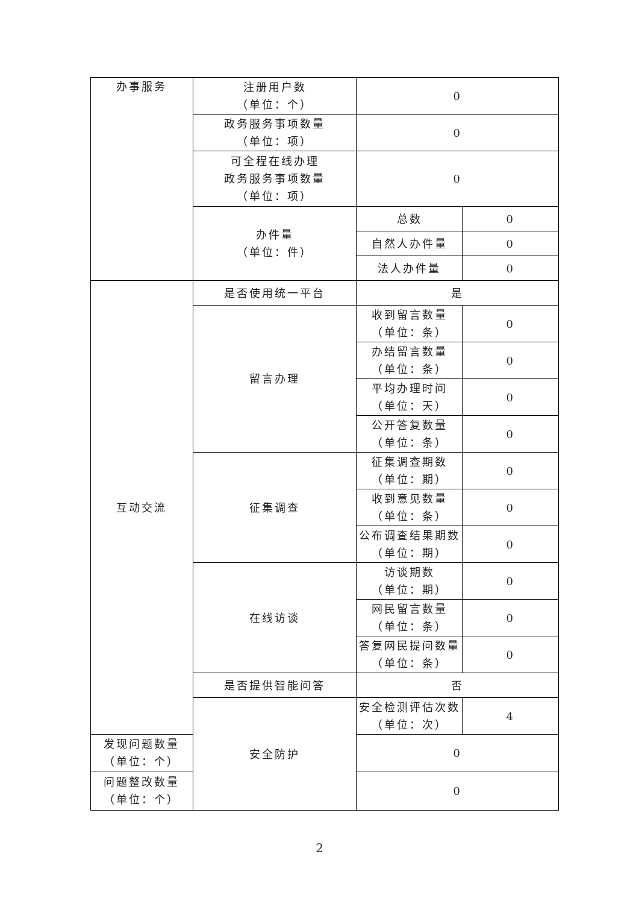| 办事服务 | 注册用户数 （单位：个） | 0 | |
| | 政务服务事项数量 （单位：项） | 0 | |
| | 可全程在线办理 政务服务事项数量 （单位：项） | 0 | |
| | 办件量 （单位：件） | 总数 | 0 |
| | | 自然人办件量 | 0 |
| | | 法人办件量 | 0 |
| 互动交流 | 是否使用统一平台 | 是 | |
| | 留言办理 | 收到留言数量 （单位：条） | 0 |
| | | 办结留言数量 （单位：条） | 0 |
| | | 平均办理时间 （单位：天） | 0 |
| | | 公开答复数量 （单位：条） | 0 |
| | 征集调查 | 征集调查期数 （单位：期） | 0 |
| | | 收到意见数量 （单位：条） | 0 |
| | | 公布调查结果期数 （单位：期） | 0 |
| | 在线访谈 | 访谈期数 （单位：期） | 0 |
| | | 网民留言数量 （单位：条） | 0 |
| | | 答复网民提问数量 （单位：条） | 0 |
| | 是否提供智能问答 | 否 | |
| | 安全防护 | 安全检测评估次数 （单位：次） | 4 |
| 发现问题数量 （单位：个） | | 0 | |
| 问题整改数量 （单位：个） | | 0 | |
2